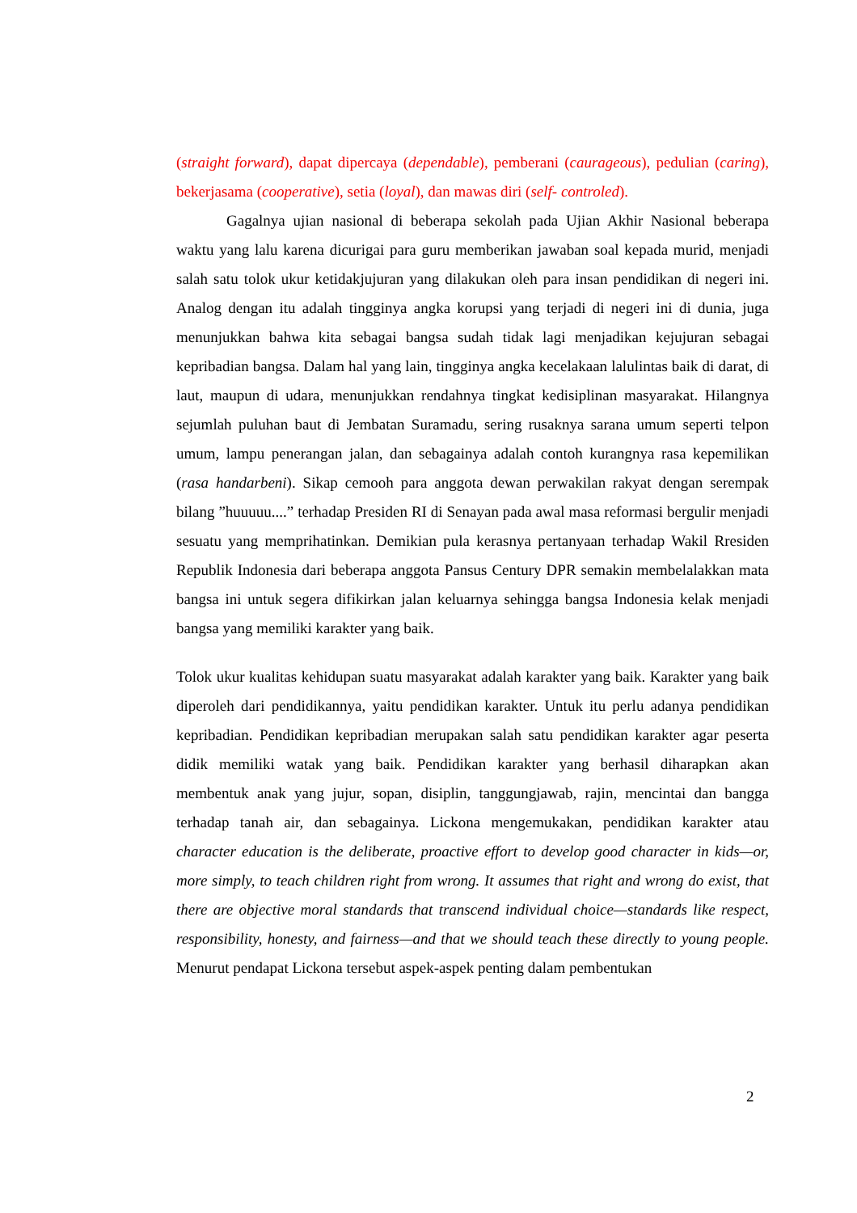(straight forward), dapat dipercaya (dependable), pemberani (caurageous), pedulian (caring), bekerjasama (cooperative), setia (loyal), dan mawas diri (self- controled).
Gagalnya ujian nasional di beberapa sekolah pada Ujian Akhir Nasional beberapa waktu yang lalu karena dicurigai para guru memberikan jawaban soal kepada murid, menjadi salah satu tolok ukur ketidakjujuran yang dilakukan oleh para insan pendidikan di negeri ini. Analog dengan itu adalah tingginya angka korupsi yang terjadi di negeri ini di dunia, juga menunjukkan bahwa kita sebagai bangsa sudah tidak lagi menjadikan kejujuran sebagai kepribadian bangsa. Dalam hal yang lain, tingginya angka kecelakaan lalulintas baik di darat, di laut, maupun di udara, menunjukkan rendahnya tingkat kedisiplinan masyarakat. Hilangnya sejumlah puluhan baut di Jembatan Suramadu, sering rusaknya sarana umum seperti telpon umum, lampu penerangan jalan, dan sebagainya adalah contoh kurangnya rasa kepemilikan (rasa handarbeni). Sikap cemooh para anggota dewan perwakilan rakyat dengan serempak bilang ”huuuuu....” terhadap Presiden RI di Senayan pada awal masa reformasi bergulir menjadi sesuatu yang memprihatinkan. Demikian pula kerasnya pertanyaan terhadap Wakil Rresiden Republik Indonesia dari beberapa anggota Pansus Century DPR semakin membelalakkan mata bangsa ini untuk segera difikirkan jalan keluarnya sehingga bangsa Indonesia kelak menjadi bangsa yang memiliki karakter yang baik.
Tolok ukur kualitas kehidupan suatu masyarakat adalah karakter yang baik. Karakter yang baik diperoleh dari pendidikannya, yaitu pendidikan karakter. Untuk itu perlu adanya pendidikan kepribadian. Pendidikan kepribadian merupakan salah satu pendidikan karakter agar peserta didik memiliki watak yang baik. Pendidikan karakter yang berhasil diharapkan akan membentuk anak yang jujur, sopan, disiplin, tanggungjawab, rajin, mencintai dan bangga terhadap tanah air, dan sebagainya. Lickona mengemukakan, pendidikan karakter atau character education is the deliberate, proactive effort to develop good character in kids—or, more simply, to teach children right from wrong. It assumes that right and wrong do exist, that there are objective moral standards that transcend individual choice—standards like respect, responsibility, honesty, and fairness—and that we should teach these directly to young people. Menurut pendapat Lickona tersebut aspek-aspek penting dalam pembentukan
2